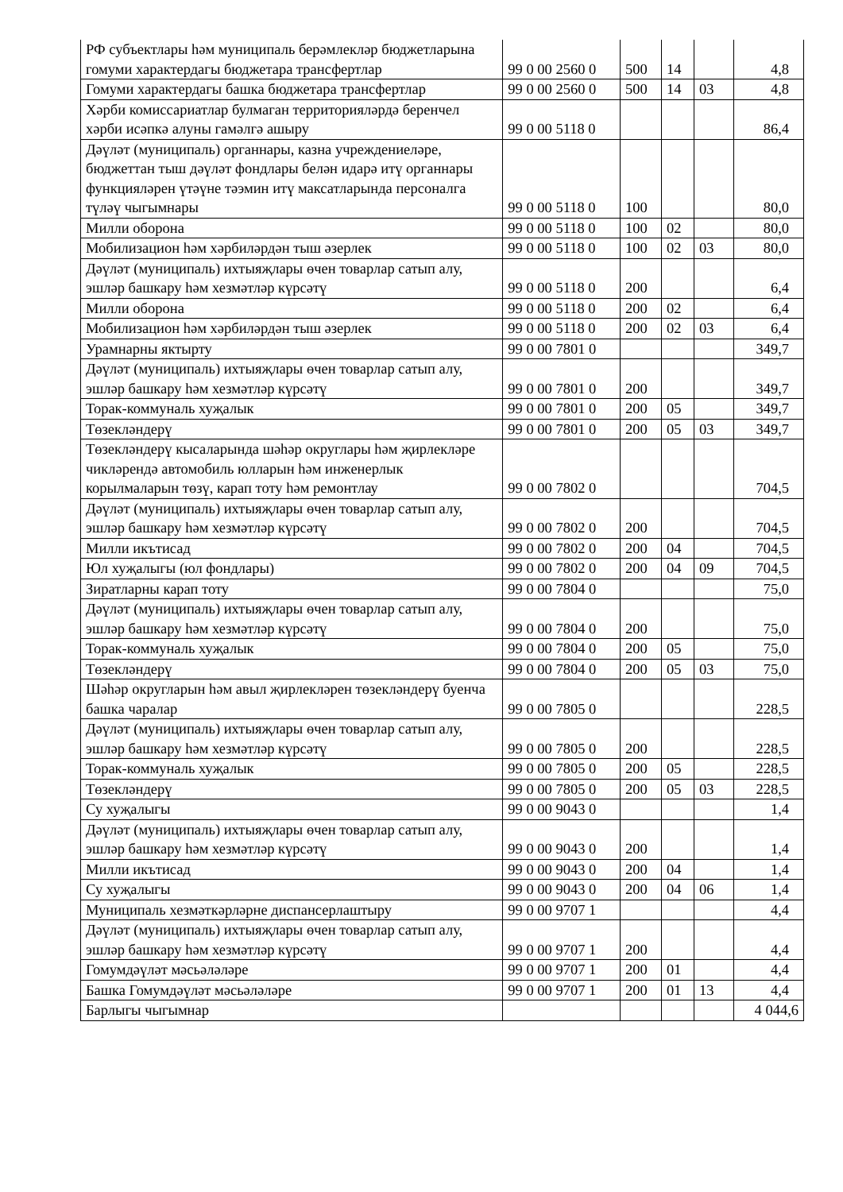| РФ субъектлары һәм муниципаль берәмлекләр бюджетларына гомуми характердагы бюджетара трансфертлар | 99 0 00 2560 0 | 500 | 14 | | 4,8 |
| Гомуми характердагы башка бюджетара трансфертлар | 99 0 00 2560 0 | 500 | 14 | 03 | 4,8 |
| Хәрби комиссариатлар булмаган территорияләрдә беренчел хәрби исәпкә алуны гамәлгә ашыру | 99 0 00 5118 0 | | | | 86,4 |
| Дәүләт (муниципаль) органнары, казна учреждениеләре, бюджеттан тыш дәүләт фондлары белән идарә итү органнары функцияләрен үтәүне тәэмин итү максатларында персоналга түләү чыгымнары | 99 0 00 5118 0 | 100 | | | 80,0 |
| Милли оборона | 99 0 00 5118 0 | 100 | 02 | | 80,0 |
| Мобилизацион һәм хәрбиләрдән тыш әзерлек | 99 0 00 5118 0 | 100 | 02 | 03 | 80,0 |
| Дәүләт (муниципаль) ихтыяҗлары өчен товарлар сатып алу, эшләр башкару һәм хезмәтләр күрсәтү | 99 0 00 5118 0 | 200 | | | 6,4 |
| Милли оборона | 99 0 00 5118 0 | 200 | 02 | | 6,4 |
| Мобилизацион һәм хәрбиләрдән тыш әзерлек | 99 0 00 5118 0 | 200 | 02 | 03 | 6,4 |
| Урамнарны яктырту | 99 0 00 7801 0 | | | | 349,7 |
| Дәүләт (муниципаль) ихтыяҗлары өчен товарлар сатып алу, эшләр башкару һәм хезмәтләр күрсәтү | 99 0 00 7801 0 | 200 | | | 349,7 |
| Торак-коммуналь хуҗалык | 99 0 00 7801 0 | 200 | 05 | | 349,7 |
| Төзекләндерү | 99 0 00 7801 0 | 200 | 05 | 03 | 349,7 |
| Төзекләндерү кысаларында шәһәр округлары һәм җирлекләре чикләрендә автомобиль юлларын һәм инженерлык корылмаларын төзү, карап тоту һәм ремонтлау | 99 0 00 7802 0 | | | | 704,5 |
| Дәүләт (муниципаль) ихтыяҗлары өчен товарлар сатып алу, эшләр башкару һәм хезмәтләр күрсәтү | 99 0 00 7802 0 | 200 | | | 704,5 |
| Милли икътисад | 99 0 00 7802 0 | 200 | 04 | | 704,5 |
| Юл хуҗалыгы (юл фондлары) | 99 0 00 7802 0 | 200 | 04 | 09 | 704,5 |
| Зиратларны карап тоту | 99 0 00 7804 0 | | | | 75,0 |
| Дәүләт (муниципаль) ихтыяҗлары өчен товарлар сатып алу, эшләр башкару һәм хезмәтләр күрсәтү | 99 0 00 7804 0 | 200 | | | 75,0 |
| Торак-коммуналь хуҗалык | 99 0 00 7804 0 | 200 | 05 | | 75,0 |
| Төзекләндерү | 99 0 00 7804 0 | 200 | 05 | 03 | 75,0 |
| Шәһәр округларын һәм авыл җирлекләрен төзекләндерү буенча башка чаралар | 99 0 00 7805 0 | | | | 228,5 |
| Дәүләт (муниципаль) ихтыяҗлары өчен товарлар сатып алу, эшләр башкару һәм хезмәтләр күрсәтү | 99 0 00 7805 0 | 200 | | | 228,5 |
| Торак-коммуналь хуҗалык | 99 0 00 7805 0 | 200 | 05 | | 228,5 |
| Төзекләндерү | 99 0 00 7805 0 | 200 | 05 | 03 | 228,5 |
| Су хуҗалыгы | 99 0 00 9043 0 | | | | 1,4 |
| Дәүләт (муниципаль) ихтыяҗлары өчен товарлар сатып алу, эшләр башкару һәм хезмәтләр күрсәтү | 99 0 00 9043 0 | 200 | | | 1,4 |
| Милли икътисад | 99 0 00 9043 0 | 200 | 04 | | 1,4 |
| Су хуҗалыгы | 99 0 00 9043 0 | 200 | 04 | 06 | 1,4 |
| Муниципаль хезмәткәрләрне диспансерлаштыру | 99 0 00 9707 1 | | | | 4,4 |
| Дәүләт (муниципаль) ихтыяҗлары өчен товарлар сатып алу, эшләр башкару һәм хезмәтләр күрсәтү | 99 0 00 9707 1 | 200 | | | 4,4 |
| Гомумдәүләт мәсьәләләре | 99 0 00 9707 1 | 200 | 01 | | 4,4 |
| Башка Гомумдәүләт мәсьәләләре | 99 0 00 9707 1 | 200 | 01 | 13 | 4,4 |
| Барлыгы чыгымнар | | | | | 4 044,6 |